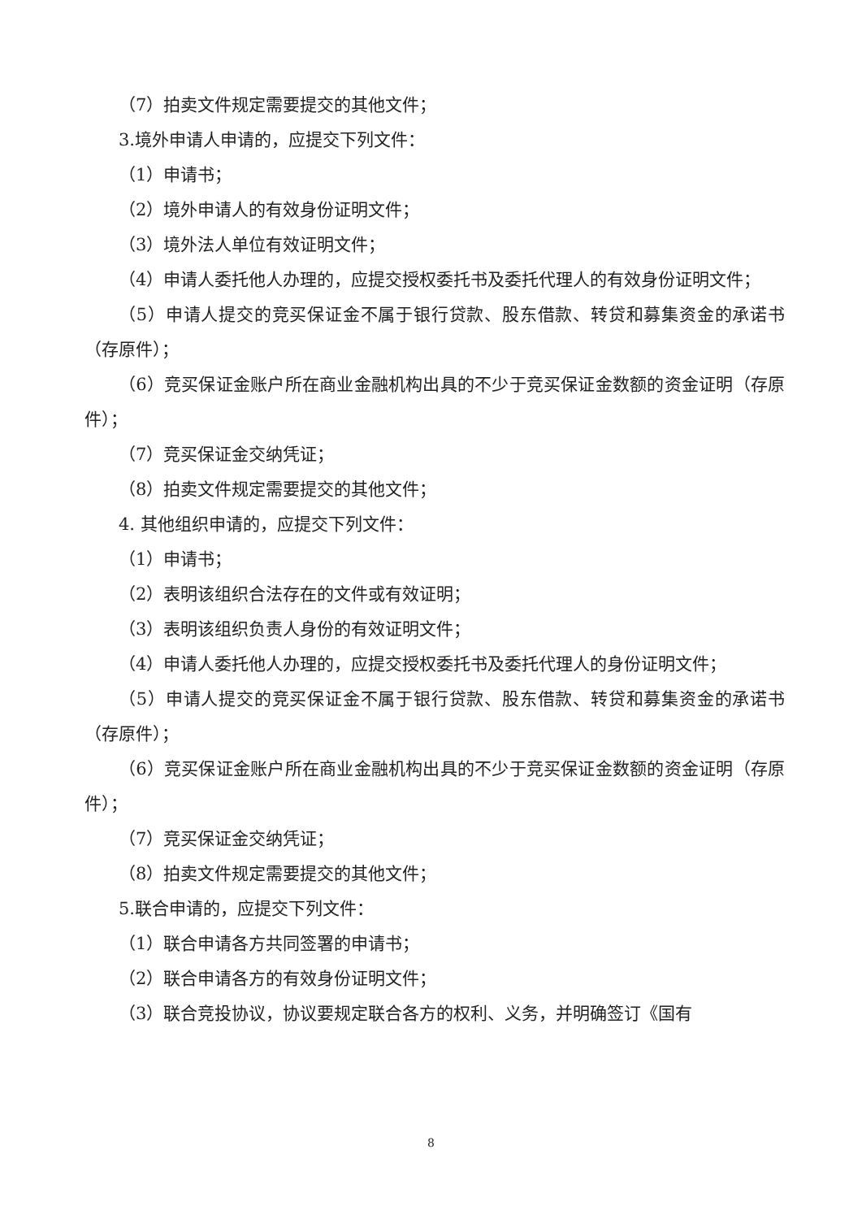（7）拍卖文件规定需要提交的其他文件；
3.境外申请人申请的，应提交下列文件：
（1）申请书；
（2）境外申请人的有效身份证明文件；
（3）境外法人单位有效证明文件；
（4）申请人委托他人办理的，应提交授权委托书及委托代理人的有效身份证明文件；
（5）申请人提交的竞买保证金不属于银行贷款、股东借款、转贷和募集资金的承诺书（存原件）；
（6）竞买保证金账户所在商业金融机构出具的不少于竞买保证金数额的资金证明（存原件）；
（7）竞买保证金交纳凭证；
（8）拍卖文件规定需要提交的其他文件；
4. 其他组织申请的，应提交下列文件：
（1）申请书；
（2）表明该组织合法存在的文件或有效证明；
（3）表明该组织负责人身份的有效证明文件；
（4）申请人委托他人办理的，应提交授权委托书及委托代理人的身份证明文件；
（5）申请人提交的竞买保证金不属于银行贷款、股东借款、转贷和募集资金的承诺书（存原件）；
（6）竞买保证金账户所在商业金融机构出具的不少于竞买保证金数额的资金证明（存原件）；
（7）竞买保证金交纳凭证；
（8）拍卖文件规定需要提交的其他文件；
5.联合申请的，应提交下列文件：
（1）联合申请各方共同签署的申请书；
（2）联合申请各方的有效身份证明文件；
（3）联合竞投协议，协议要规定联合各方的权利、义务，并明确签订《国有
8